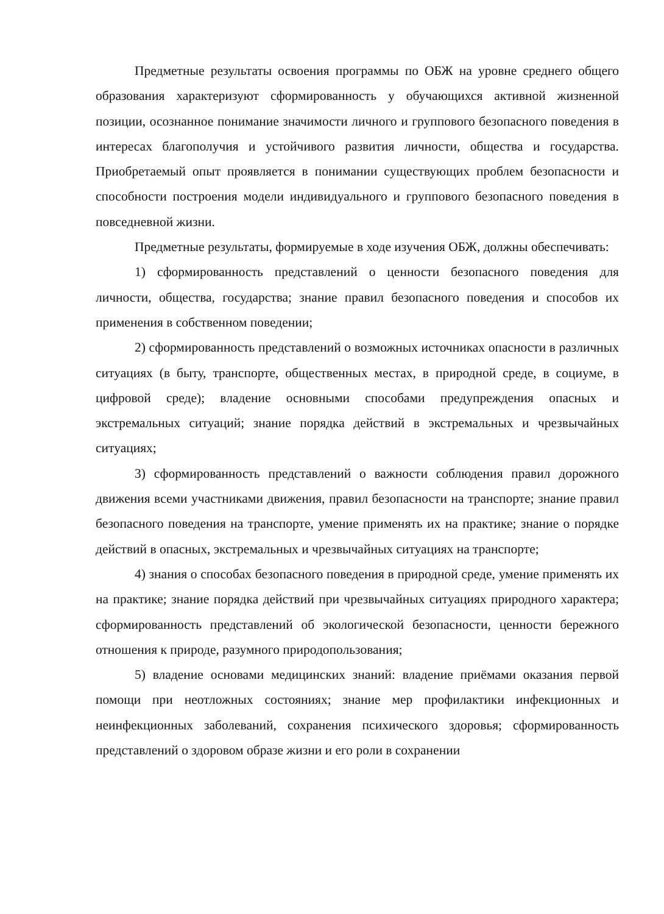Предметные результаты освоения программы по ОБЖ на уровне среднего общего образования характеризуют сформированность у обучающихся активной жизненной позиции, осознанное понимание значимости личного и группового безопасного поведения в интересах благополучия и устойчивого развития личности, общества и государства. Приобретаемый опыт проявляется в понимании существующих проблем безопасности и способности построения модели индивидуального и группового безопасного поведения в повседневной жизни.
Предметные результаты, формируемые в ходе изучения ОБЖ, должны обеспечивать:
1) сформированность представлений о ценности безопасного поведения для личности, общества, государства; знание правил безопасного поведения и способов их применения в собственном поведении;
2) сформированность представлений о возможных источниках опасности в различных ситуациях (в быту, транспорте, общественных местах, в природной среде, в социуме, в цифровой среде); владение основными способами предупреждения опасных и экстремальных ситуаций; знание порядка действий в экстремальных и чрезвычайных ситуациях;
3) сформированность представлений о важности соблюдения правил дорожного движения всеми участниками движения, правил безопасности на транспорте; знание правил безопасного поведения на транспорте, умение применять их на практике; знание о порядке действий в опасных, экстремальных и чрезвычайных ситуациях на транспорте;
4) знания о способах безопасного поведения в природной среде, умение применять их на практике; знание порядка действий при чрезвычайных ситуациях природного характера; сформированность представлений об экологической безопасности, ценности бережного отношения к природе, разумного природопользования;
5) владение основами медицинских знаний: владение приёмами оказания первой помощи при неотложных состояниях; знание мер профилактики инфекционных и неинфекционных заболеваний, сохранения психического здоровья; сформированность представлений о здоровом образе жизни и его роли в сохранении